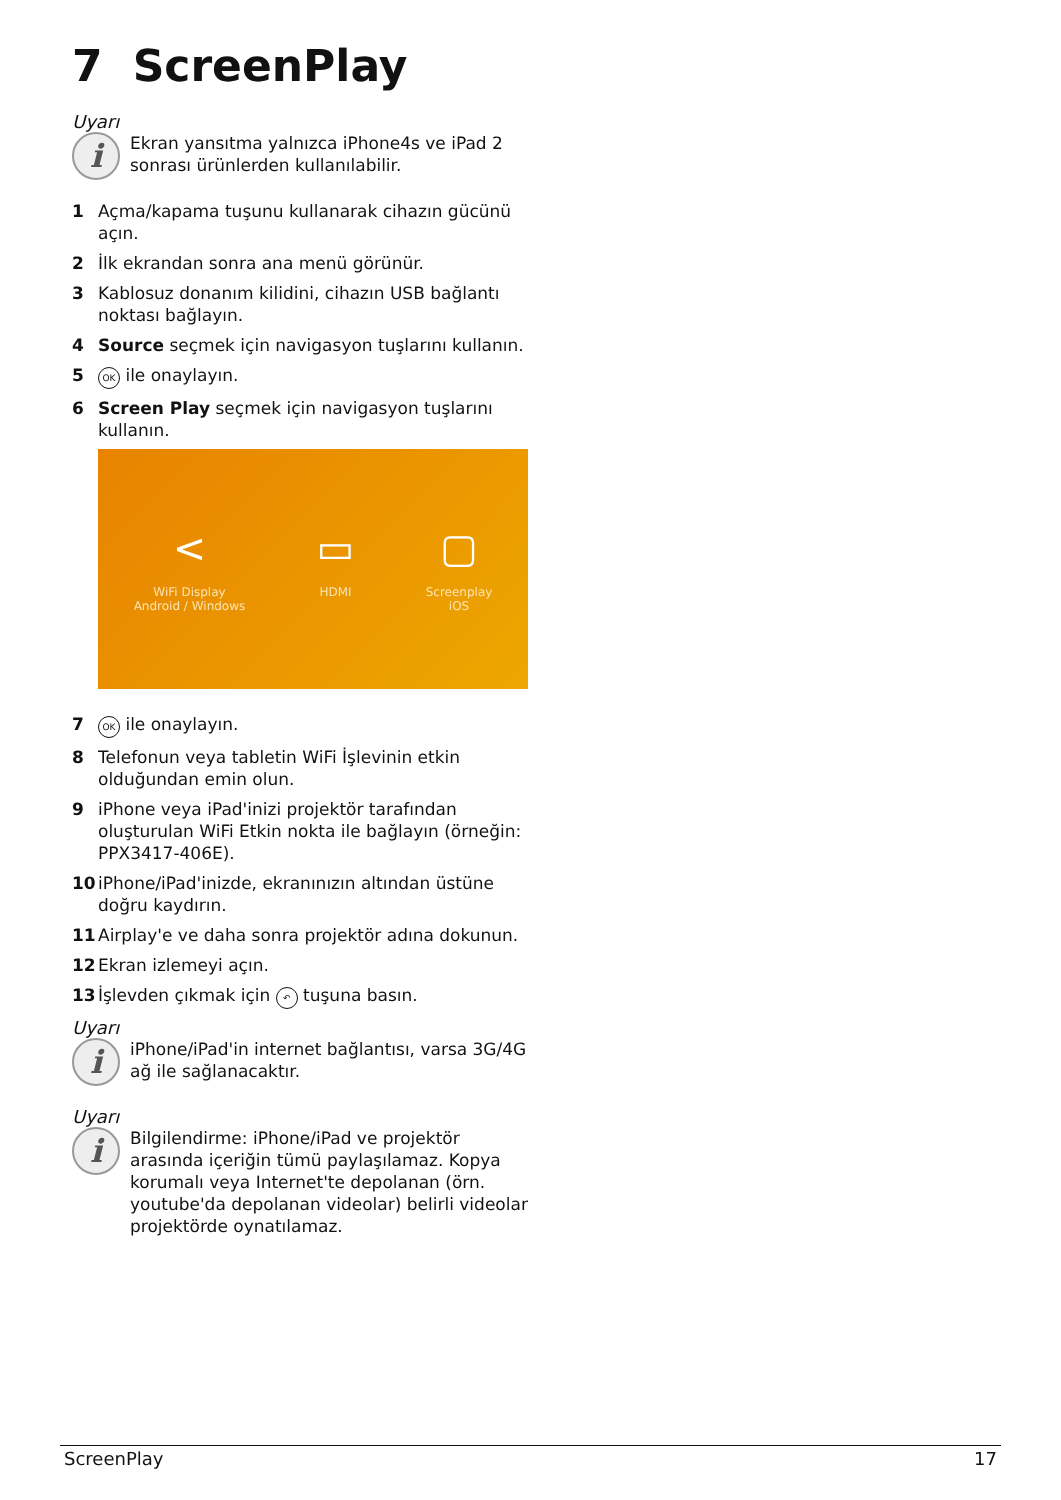7 ScreenPlay
Uyarı
i
Ekran yansıtma yalnızca iPhone4s ve iPad 2 sonrası ürünlerden kullanılabilir.
1 Açma/kapama tuşunu kullanarak cihazın gücünü açın.
2 İlk ekrandan sonra ana menü görünür.
3 Kablosuz donanım kilidini, cihazın USB bağlantı noktası bağlayın.
4 Source seçmek için navigasyon tuşlarını kullanın.
5 OK ile onaylayın.
6 Screen Play seçmek için navigasyon tuşlarını kullanın.
<
WiFi Display
Android / Windows
▭
HDMI
▢
Screenplay
iOS
7 OK ile onaylayın.
8 Telefonun veya tabletin WiFi İşlevinin etkin olduğundan emin olun.
9 iPhone veya iPad'inizi projektör tarafından oluşturulan WiFi Etkin nokta ile bağlayın (örneğin: PPX3417-406E).
10 iPhone/iPad'inizde, ekranınızın altından üstüne doğru kaydırın.
11 Airplay'e ve daha sonra projektör adına dokunun.
12 Ekran izlemeyi açın.
13 İşlevden çıkmak için ↶ tuşuna basın.
Uyarı
i
iPhone/iPad'in internet bağlantısı, varsa 3G/4G ağ ile sağlanacaktır.
Uyarı
i
Bilgilendirme: iPhone/iPad ve projektör arasında içeriğin tümü paylaşılamaz. Kopya korumalı veya Internet'te depolanan (örn. youtube'da depolanan videolar) belirli videolar projektörde oynatılamaz.
ScreenPlay 17